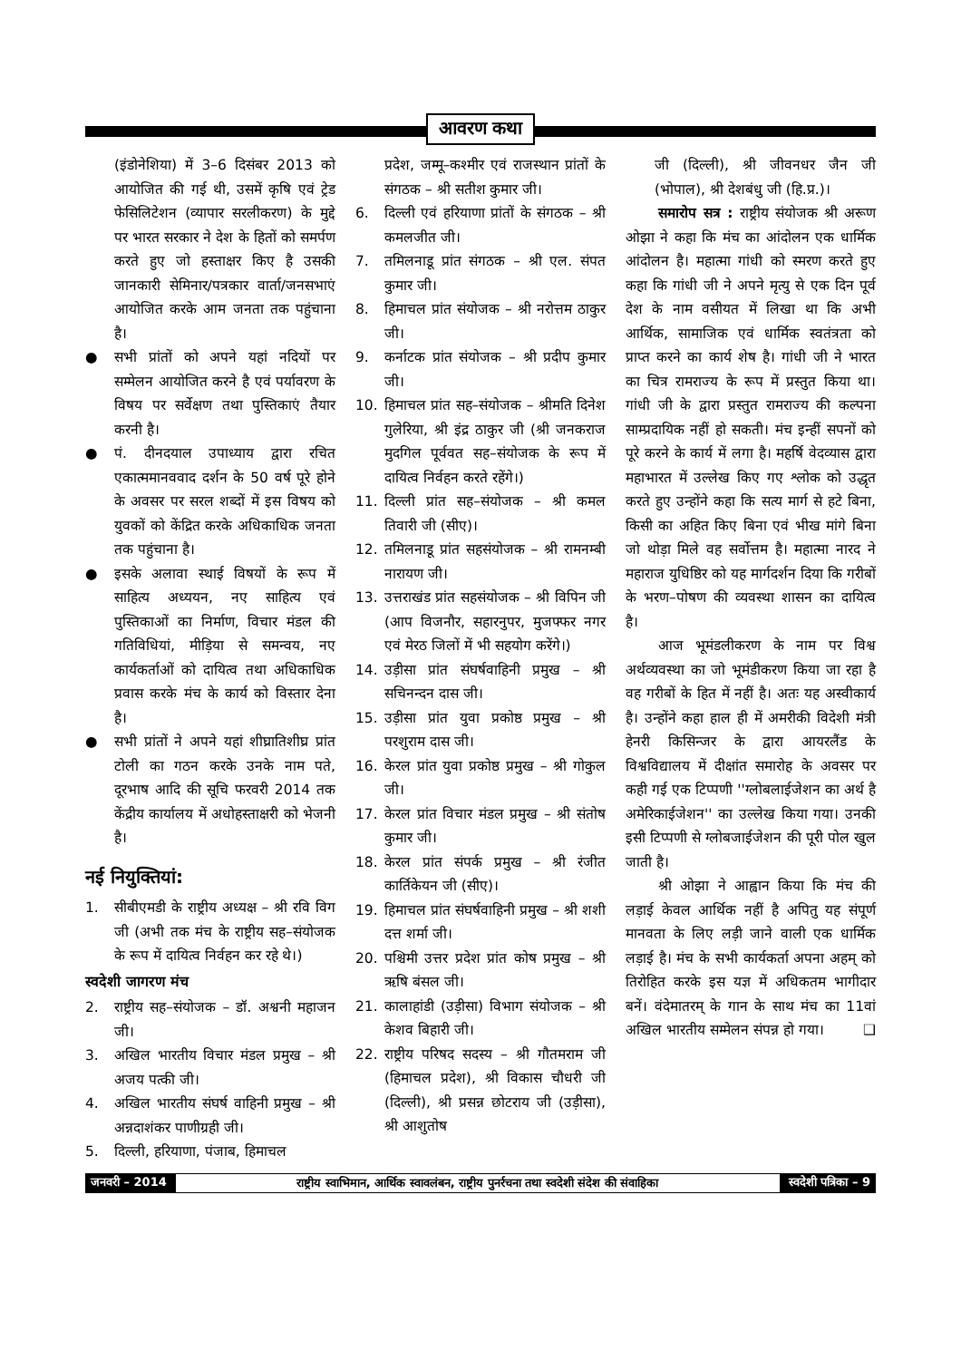आवरण कथा
(इंडोनेशिया) में 3–6 दिसंबर 2013 को आयोजित की गई थी, उसमें कृषि एवं ट्रेड फेसिलिटेशन (व्यापार सरलीकरण) के मुद्दे पर भारत सरकार ने देश के हितों को समर्पण करते हुए जो हस्ताक्षर किए है उसकी जानकारी सेमिनार/पत्रकार वार्ता/जनसभाएं आयोजित करके आम जनता तक पहुंचाना है।
● सभी प्रांतों को अपने यहां नदियों पर सम्मेलन आयोजित करने है एवं पर्यावरण के विषय पर सर्वेक्षण तथा पुस्तिकाएं तैयार करनी है।
● पं. दीनदयाल उपाध्याय द्वारा रचित एकात्ममानववाद दर्शन के 50 वर्ष पूरे होने के अवसर पर सरल शब्दों में इस विषय को युवकों को केंद्रित करके अधिकाधिक जनता तक पहुंचाना है।
● इसके अलावा स्थाई विषयों के रूप में साहित्य अध्ययन, नए साहित्य एवं पुस्तिकाओं का निर्माण, विचार मंडल की गतिविधियां, मीड़िया से समन्वय, नए कार्यकर्ताओं को दायित्व तथा अधिकाधिक प्रवास करके मंच के कार्य को विस्तार देना है।
● सभी प्रांतों ने अपने यहां शीघ्रातिशीघ्र प्रांत टोली का गठन करके उनके नाम पते, दूरभाष आदि की सूचि फरवरी 2014 तक केंद्रीय कार्यालय में अधोहस्ताक्षरी को भेजनी है।
नई नियुक्तियां:
1. सीबीएमडी के राष्ट्रीय अध्यक्ष – श्री रवि विग जी (अभी तक मंच के राष्ट्रीय सह–संयोजक के रूप में दायित्व निर्वहन कर रहे थे।)
स्वदेशी जागरण मंच
2. राष्ट्रीय सह–संयोजक – डॉ. अश्वनी महाजन जी।
3. अखिल भारतीय विचार मंडल प्रमुख – श्री अजय पत्की जी।
4. अखिल भारतीय संघर्ष वाहिनी प्रमुख – श्री अन्नदाशंकर पाणीग्रही जी।
5. दिल्ली, हरियाणा, पंजाब, हिमाचल
प्रदेश, जम्मू–कश्मीर एवं राजस्थान प्रांतों के संगठक – श्री सतीश कुमार जी।
6. दिल्ली एवं हरियाणा प्रांतों के संगठक – श्री कमलजीत जी।
7. तमिलनाडू प्रांत संगठक – श्री एल. संपत कुमार जी।
8. हिमाचल प्रांत संयोजक – श्री नरोत्तम ठाकुर जी।
9. कर्नाटक प्रांत संयोजक – श्री प्रदीप कुमार जी।
10. हिमाचल प्रांत सह–संयोजक – श्रीमति दिनेश गुलेरिया, श्री इंद्र ठाकुर जी (श्री जनकराज मुदगिल पूर्ववत सह–संयोजक के रूप में दायित्व निर्वहन करते रहेंगे।)
11. दिल्ली प्रांत सह–संयोजक – श्री कमल तिवारी जी (सीए)।
12. तमिलनाडू प्रांत सहसंयोजक – श्री रामनम्बी नारायण जी।
13. उत्तराखंड प्रांत सहसंयोजक – श्री विपिन जी (आप विजनौर, सहारनुपर, मुजफ्फर नगर एवं मेरठ जिलों में भी सहयोग करेंगे।)
14. उड़ीसा प्रांत संघर्षवाहिनी प्रमुख – श्री सचिनन्दन दास जी।
15. उड़ीसा प्रांत युवा प्रकोष्ठ प्रमुख – श्री परशुराम दास जी।
16. केरल प्रांत युवा प्रकोष्ठ प्रमुख – श्री गोकुल जी।
17. केरल प्रांत विचार मंडल प्रमुख – श्री संतोष कुमार जी।
18. केरल प्रांत संपर्क प्रमुख – श्री रंजीत कार्तिकेयन जी (सीए)।
19. हिमाचल प्रांत संघर्षवाहिनी प्रमुख – श्री शशी दत्त शर्मा जी।
20. पश्चिमी उत्तर प्रदेश प्रांत कोष प्रमुख – श्री ऋषि बंसल जी।
21. कालाहांडी (उड़ीसा) विभाग संयोजक – श्री केशव बिहारी जी।
22. राष्ट्रीय परिषद सदस्य – श्री गौतमराम जी (हिमाचल प्रदेश), श्री विकास चौधरी जी (दिल्ली), श्री प्रसन्न छोटराय जी (उड़ीसा), श्री आशुतोष
जी (दिल्ली), श्री जीवनधर जैन जी (भोपाल), श्री देशबंधु जी (हि.प्र.)।
समारोप सत्र : राष्ट्रीय संयोजक श्री अरूण ओझा ने कहा कि मंच का आंदोलन एक धार्मिक आंदोलन है। महात्मा गांधी को स्मरण करते हुए कहा कि गांधी जी ने अपने मृत्यु से एक दिन पूर्व देश के नाम वसीयत में लिखा था कि अभी आर्थिक, सामाजिक एवं धार्मिक स्वतंत्रता को प्राप्त करने का कार्य शेष है। गांधी जी ने भारत का चित्र रामराज्य के रूप में प्रस्तुत किया था। गांधी जी के द्वारा प्रस्तुत रामराज्य की कल्पना साम्प्रदायिक नहीं हो सकती। मंच इन्हीं सपनों को पूरे करने के कार्य में लगा है। महर्षि वेदव्यास द्वारा महाभारत में उल्लेख किए गए श्लोक को उद्धृत करते हुए उन्होंने कहा कि सत्य मार्ग से हटे बिना, किसी का अहित किए बिना एवं भीख मांगे बिना जो थोड़ा मिले वह सर्वोत्तम है। महात्मा नारद ने महाराज युधिष्ठिर को यह मार्गदर्शन दिया कि गरीबों के भरण–पोषण की व्यवस्था शासन का दायित्व है।
आज भूमंडलीकरण के नाम पर विश्व अर्थव्यवस्था का जो भूमंडीकरण किया जा रहा है वह गरीबों के हित में नहीं है। अतः यह अस्वीकार्य है। उन्होंने कहा हाल ही में अमरीकी विदेशी मंत्री हेनरी किसिन्जर के द्वारा आयरलैंड के विश्वविद्यालय में दीक्षांत समारोह के अवसर पर कही गई एक टिप्पणी ''ग्लोबलाईजेशन का अर्थ है अमेरिकाईजेशन'' का उल्लेख किया गया। उनकी इसी टिप्पणी से ग्लोबजाईजेशन की पूरी पोल खुल जाती है।
श्री ओझा ने आह्वान किया कि मंच की लड़ाई केवल आर्थिक नहीं है अपितु यह संपूर्ण मानवता के लिए लड़ी जाने वाली एक धार्मिक लड़ाई है। मंच के सभी कार्यकर्ता अपना अहम् को तिरोहित करके इस यज्ञ में अधिकतम भागीदार बनें। वंदेमातरम् के गान के साथ मंच का 11वां अखिल भारतीय सम्मेलन संपन्न हो गया। ❑
जनवरी – 2014
राष्ट्रीय स्वाभिमान, आर्थिक स्वावलंबन, राष्ट्रीय पुनर्रचना तथा स्वदेशी संदेश की संवाहिका
स्वदेशी पत्रिका – 9